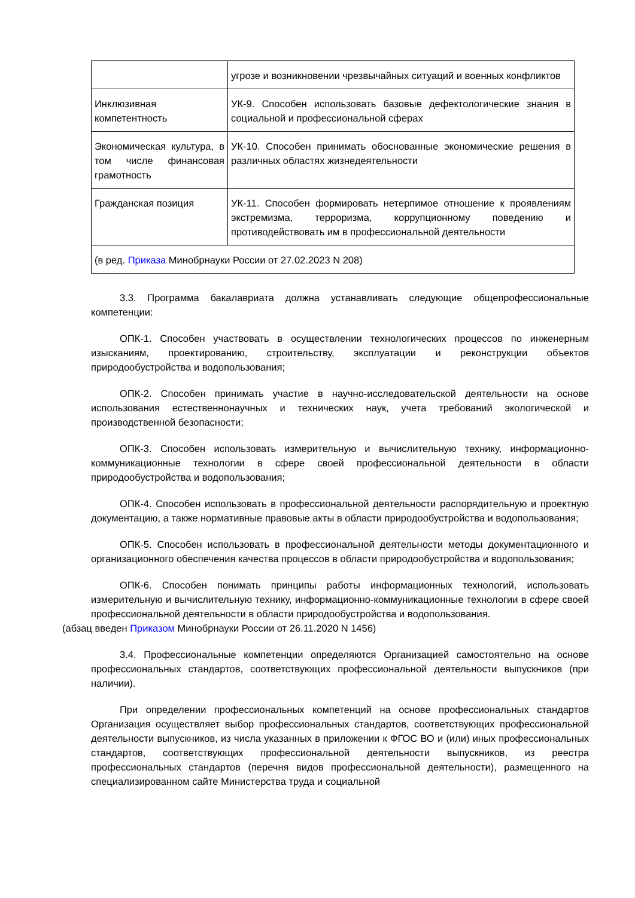| | угрозе и возникновении чрезвычайных ситуаций и военных конфликтов |
| Инклюзивная компетентность | УК-9. Способен использовать базовые дефектологические знания в социальной и профессиональной сферах |
| Экономическая культура, в том числе финансовая грамотность | УК-10. Способен принимать обоснованные экономические решения в различных областях жизнедеятельности |
| Гражданская позиция | УК-11. Способен формировать нетерпимое отношение к проявлениям экстремизма, терроризма, коррупционному поведению и противодействовать им в профессиональной деятельности |
| (в ред. Приказа Минобрнауки России от 27.02.2023 N 208) | |
3.3. Программа бакалавриата должна устанавливать следующие общепрофессиональные компетенции:
ОПК-1. Способен участвовать в осуществлении технологических процессов по инженерным изысканиям, проектированию, строительству, эксплуатации и реконструкции объектов природообустройства и водопользования;
ОПК-2. Способен принимать участие в научно-исследовательской деятельности на основе использования естественнонаучных и технических наук, учета требований экологической и производственной безопасности;
ОПК-3. Способен использовать измерительную и вычислительную технику, информационно-коммуникационные технологии в сфере своей профессиональной деятельности в области природообустройства и водопользования;
ОПК-4. Способен использовать в профессиональной деятельности распорядительную и проектную документацию, а также нормативные правовые акты в области природообустройства и водопользования;
ОПК-5. Способен использовать в профессиональной деятельности методы документационного и организационного обеспечения качества процессов в области природообустройства и водопользования;
ОПК-6. Способен понимать принципы работы информационных технологий, использовать измерительную и вычислительную технику, информационно-коммуникационные технологии в сфере своей профессиональной деятельности в области природообустройства и водопользования.
(абзац введен Приказом Минобрнауки России от 26.11.2020 N 1456)
3.4. Профессиональные компетенции определяются Организацией самостоятельно на основе профессиональных стандартов, соответствующих профессиональной деятельности выпускников (при наличии).
При определении профессиональных компетенций на основе профессиональных стандартов Организация осуществляет выбор профессиональных стандартов, соответствующих профессиональной деятельности выпускников, из числа указанных в приложении к ФГОС ВО и (или) иных профессиональных стандартов, соответствующих профессиональной деятельности выпускников, из реестра профессиональных стандартов (перечня видов профессиональной деятельности), размещенного на специализированном сайте Министерства труда и социальной